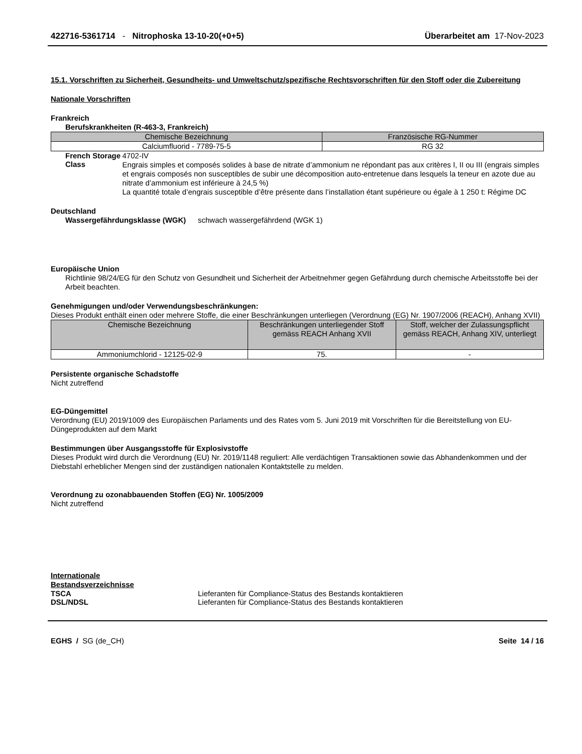422716-5361714 - Nitrophoska 13-10-20(+0+5) Überarbeitet am 17-Nov-2023
15.1. Vorschriften zu Sicherheit, Gesundheits- und Umweltschutz/spezifische Rechtsvorschriften für den Stoff oder die Zubereitung
Nationale Vorschriften
Frankreich
Berufskrankheiten (R-463-3, Frankreich)
| Chemische Bezeichnung | Französische RG-Nummer |
| --- | --- |
| Calciumfluorid - 7789-75-5 | RG 32 |
French Storage Class
4702-IV
Engrais simples et composés solides à base de nitrate d’ammonium ne répondant pas aux critères I, II ou III (engrais simples et engrais composés non susceptibles de subir une décomposition auto-entretenue dans lesquels la teneur en azote due au nitrate d’ammonium est inférieure à 24,5 %)
La quantité totale d’engrais susceptible d’être présente dans l’installation étant supérieure ou égale à 1 250 t: Régime DC
Deutschland
Wassergefährdungsklasse (WGK) schwach wassergefährdend (WGK 1)
Europäische Union
Richtlinie 98/24/EG für den Schutz von Gesundheit und Sicherheit der Arbeitnehmer gegen Gefährdung durch chemische Arbeitsstoffe bei der Arbeit beachten.
Genehmigungen und/oder Verwendungsbeschränkungen:
Dieses Produkt enthält einen oder mehrere Stoffe, die einer Beschränkungen unterliegen (Verordnung (EG) Nr. 1907/2006 (REACH), Anhang XVII)
| Chemische Bezeichnung | Beschränkungen unterliegender Stoff gemäss REACH Anhang XVII | Stoff, welcher der Zulassungspflicht gemäss REACH, Anhang XIV, unterliegt |
| --- | --- | --- |
| Ammoniumchlorid - 12125-02-9 | 75. | - |
Persistente organische Schadstoffe
Nicht zutreffend
EG-Düngemittel
Verordnung (EU) 2019/1009 des Europäischen Parlaments und des Rates vom 5. Juni 2019 mit Vorschriften für die Bereitstellung von EU-Düngeprodukten auf dem Markt
Bestimmungen über Ausgangsstoffe für Explosivstoffe
Dieses Produkt wird durch die Verordnung (EU) Nr. 2019/1148 reguliert: Alle verdächtigen Transaktionen sowie das Abhandenkommen und der Diebstahl erheblicher Mengen sind der zuständigen nationalen Kontaktstelle zu melden.
Verordnung zu ozonabbauenden Stoffen (EG) Nr. 1005/2009
Nicht zutreffend
Internationale
Bestandsverzeichnisse
TSCA Lieferanten für Compliance-Status des Bestands kontaktieren
DSL/NDSL Lieferanten für Compliance-Status des Bestands kontaktieren
EGHS / SG (de_CH) Seite 14 / 16